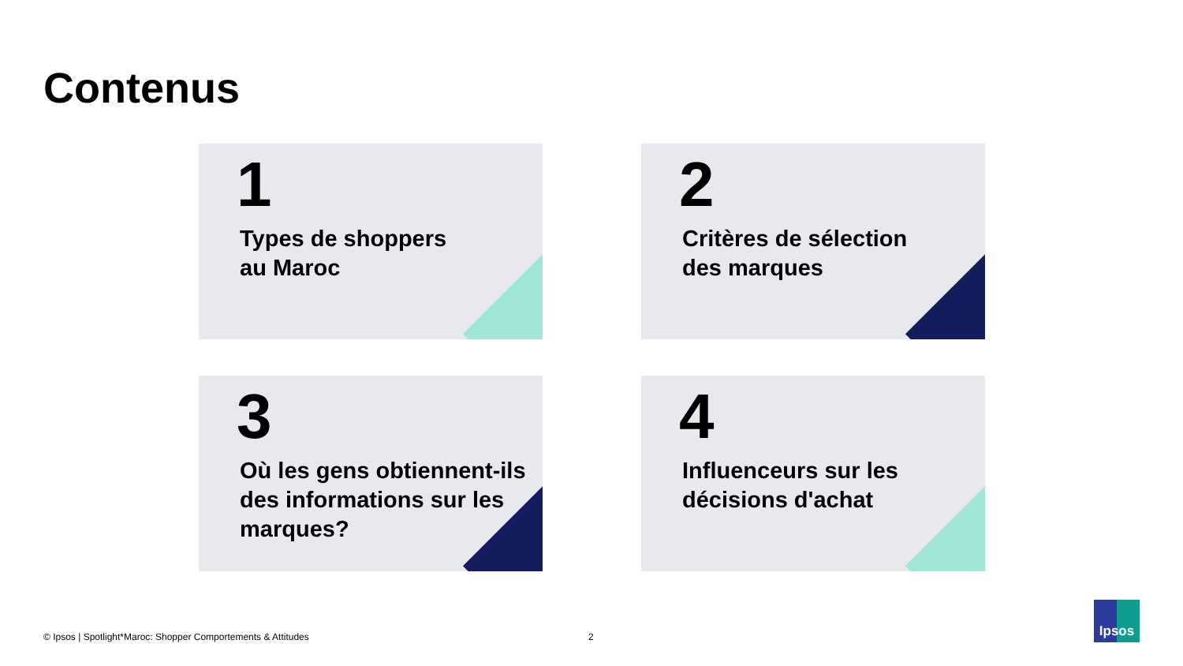Contenus
1
Types de shoppers
au Maroc
2
Critères de sélection
des marques
3
Où les gens obtiennent-ils
des informations sur les
marques?
4
Influenceurs sur les
décisions d'achat
© Ipsos | Spotlight*Maroc: Shopper Comportements & Attitudes
2
Ipsos